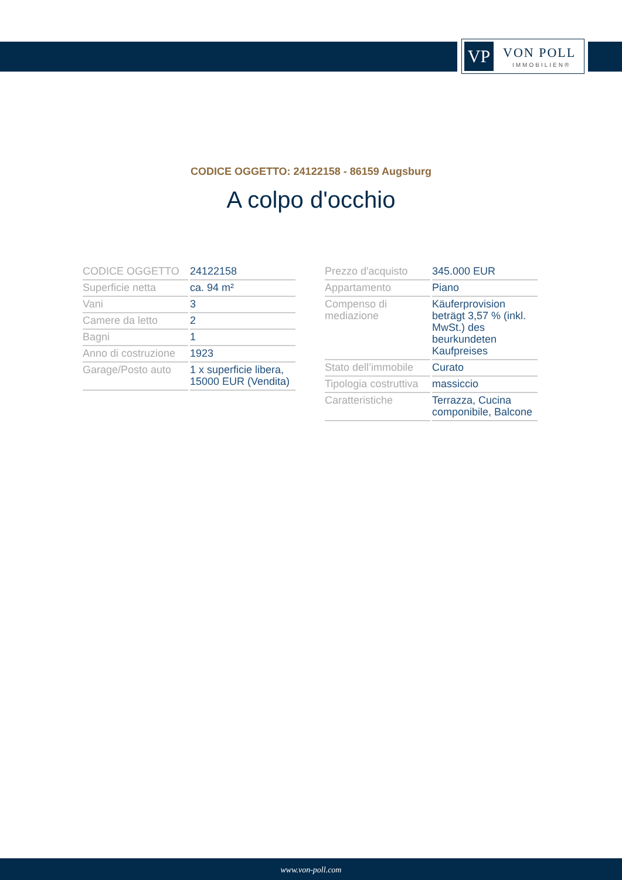VP VON POLL
IMMOBILIEN®
CODICE OGGETTO: 24122158 - 86159 Augsburg
A colpo d'occhio
| CODICE OGGETTO | 24122158 |
| Superficie netta | ca. 94 m² |
| Vani | 3 |
| Camere da letto | 2 |
| Bagni | 1 |
| Anno di costruzione | 1923 |
| Garage/Posto auto | 1 x superficie libera, 15000 EUR (Vendita) |
| Prezzo d'acquisto | 345.000 EUR |
| Appartamento | Piano |
| Compenso di mediazione | Käuferprovision beträgt 3,57 % (inkl. MwSt.) des beurkundeten Kaufpreises |
| Stato dell’immobile | Curato |
| Tipologia costruttiva | massiccio |
| Caratteristiche | Terrazza, Cucina componibile, Balcone |
www.von-poll.com